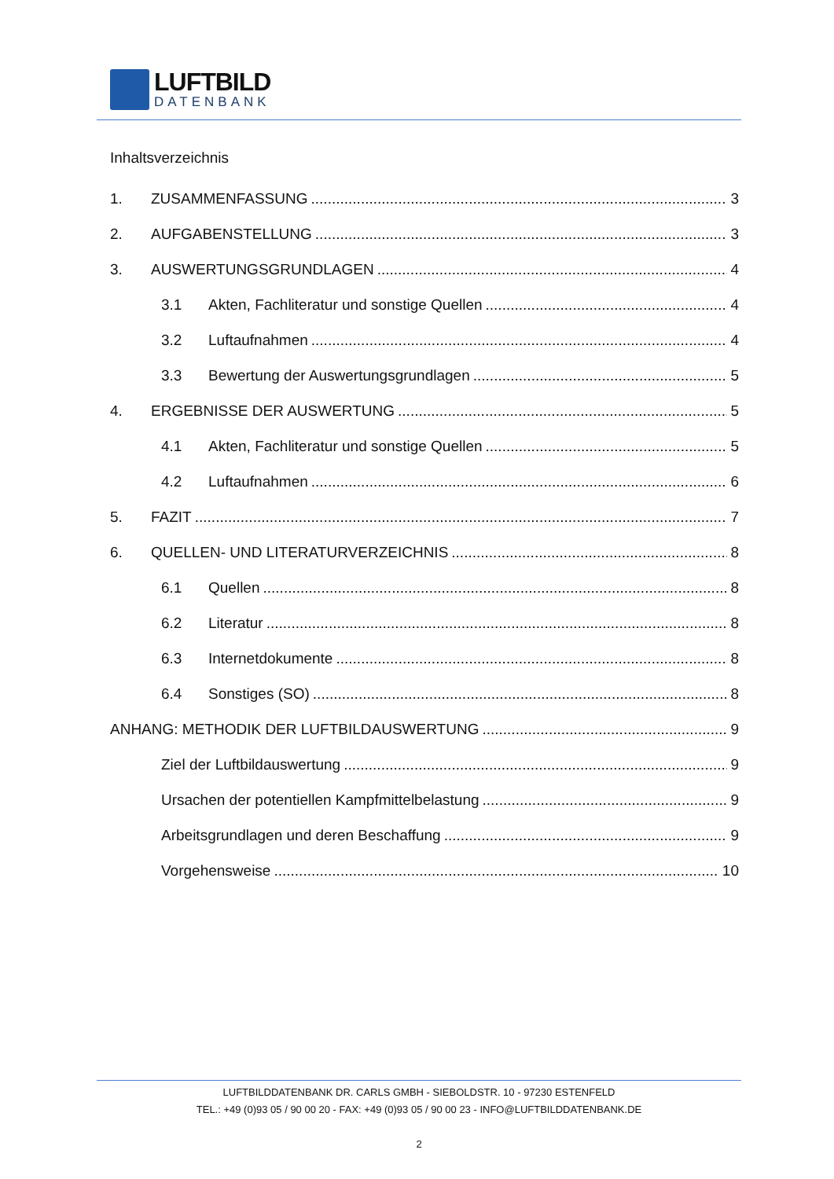LUFTBILD
DATENBANK
Inhaltsverzeichnis
1. ZUSAMMENFASSUNG 3
2. AUFGABENSTELLUNG 3
3. AUSWERTUNGSGRUNDLAGEN 4
3.1 Akten, Fachliteratur und sonstige Quellen 4
3.2 Luftaufnahmen 4
3.3 Bewertung der Auswertungsgrundlagen 5
4. ERGEBNISSE DER AUSWERTUNG 5
4.1 Akten, Fachliteratur und sonstige Quellen 5
4.2 Luftaufnahmen 6
5. FAZIT 7
6. QUELLEN- UND LITERATURVERZEICHNIS 8
6.1 Quellen 8
6.2 Literatur 8
6.3 Internetdokumente 8
6.4 Sonstiges (SO) 8
ANHANG: METHODIK DER LUFTBILDAUSWERTUNG 9
Ziel der Luftbildauswertung 9
Ursachen der potentiellen Kampfmittelbelastung 9
Arbeitsgrundlagen und deren Beschaffung 9
Vorgehensweise 10
LUFTBILDDATENBANK DR. CARLS GMBH - SIEBOLDSTR. 10 - 97230 ESTENFELD
TEL.: +49 (0)93 05 / 90 00 20 - FAX: +49 (0)93 05 / 90 00 23 - INFO@LUFTBILDDATENBANK.DE
2